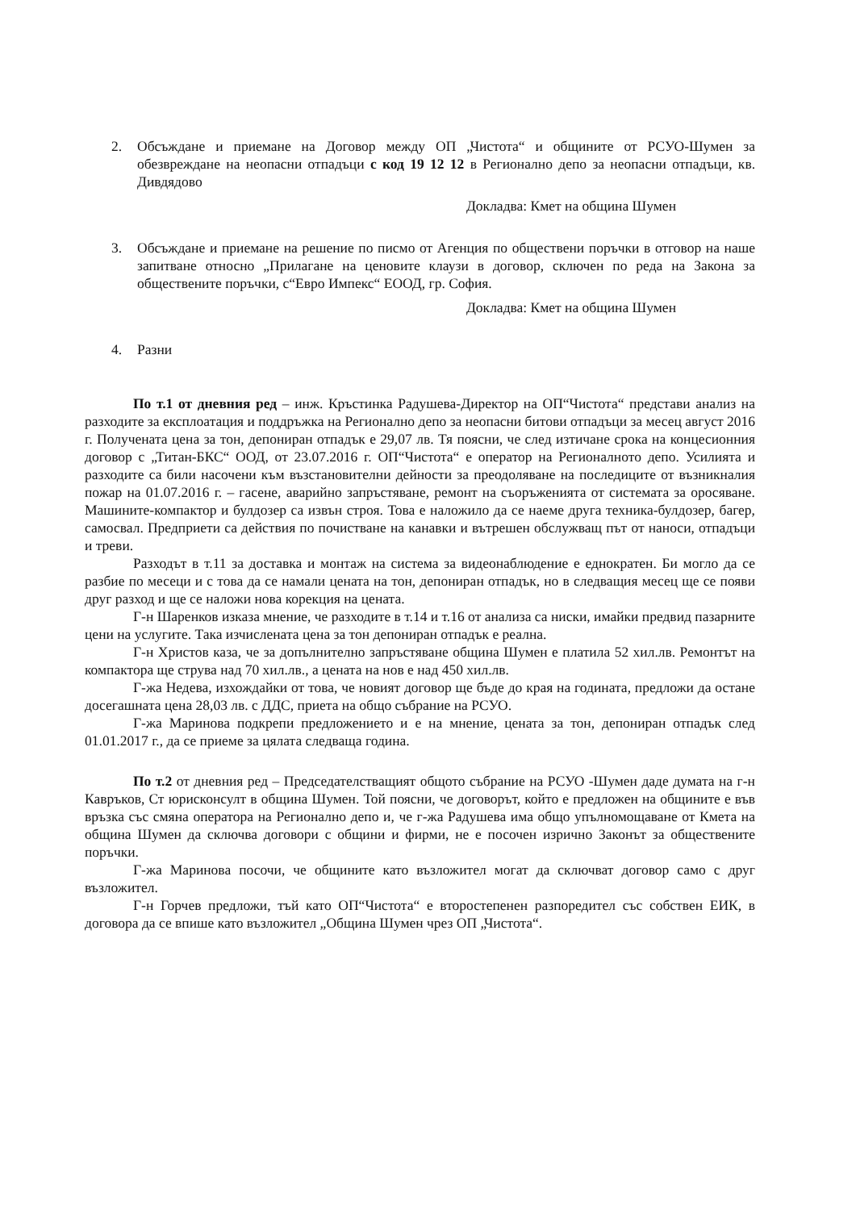2. Обсъждане и приемане на Договор между ОП „Чистота“ и общините от РСУО-Шумен за обезвреждане на неопасни отпадъци с код 19 12 12 в Регионално депо за неопасни отпадъци, кв. Дивдядово
Докладва: Кмет на община Шумен
3. Обсъждане и приемане на решение по писмо от Агенция по обществени поръчки в отговор на наше запитване относно „Прилагане на ценовите клаузи в договор, сключен по реда на Закона за обществените поръчки, с“Евро Импекс“ ЕООД, гр. София.
Докладва: Кмет на община Шумен
4. Разни
По т.1 от дневния ред – инж. Кръстинка Радушева-Директор на ОП“Чистота“ представи анализ на разходите за експлоатация и поддръжка на Регионално депо за неопасни битови отпадъци за месец август 2016 г. Получената цена за тон, депониран отпадък е 29,07 лв. Тя поясни, че след изтичане срока на концесионния договор с „Титан-БКС“ ООД, от 23.07.2016 г. ОП“Чистота“ е оператор на Регионалното депо. Усилията и разходите са били насочени към възстановителни дейности за преодоляване на последиците от възникналия пожар на 01.07.2016 г. – гасене, аварийно запръстяване, ремонт на съоръженията от системата за оросяване. Машините-компактор и булдозер са извън строя. Това е наложило да се наеме друга техника-булдозер, багер, самосвал. Предприети са действия по почистване на канавки и вътрешен обслужващ път от наноси, отпадъци и треви.
Разходът в т.11 за доставка и монтаж на система за видеонаблюдение е еднократен. Би могло да се разбие по месеци и с това да се намали цената на тон, депониран отпадък, но в следващия месец ще се появи друг разход и ще се наложи нова корекция на цената.
Г-н Шаренков изказа мнение, че разходите в т.14 и т.16 от анализа са ниски, имайки предвид пазарните цени на услугите. Така изчислената цена за тон депониран отпадък е реална.
Г-н Христов каза, че за допълнително запръстяване община Шумен е платила 52 хил.лв. Ремонтът на компактора ще струва над 70 хил.лв., а цената на нов е над 450 хил.лв.
Г-жа Недева, изхождайки от това, че новият договор ще бъде до края на годината, предложи да остане досегашната цена 28,03 лв. с ДДС, приета на общо събрание на РСУО.
Г-жа Маринова подкрепи предложението и е на мнение, цената за тон, депониран отпадък след 01.01.2017 г., да се приеме за цялата следваща година.
По т.2 от дневния ред – Председателстващият общото събрание на РСУО -Шумен даде думата на г-н Кавръков, Ст юрисконсулт в община Шумен. Той поясни, че договорът, който е предложен на общините е във връзка със смяна оператора на Регионално депо и, че г-жа Радушева има общо упълномощаване от Кмета на община Шумен да сключва договори с общини и фирми, не е посочен изрично Законът за обществените поръчки.
Г-жа Маринова посочи, че общините като възложител могат да сключват договор само с друг възложител.
Г-н Горчев предложи, тъй като ОП“Чистота“ е второстепенен разпоредител със собствен ЕИК, в договора да се впише като възложител „Община Шумен чрез ОП „Чистота“.